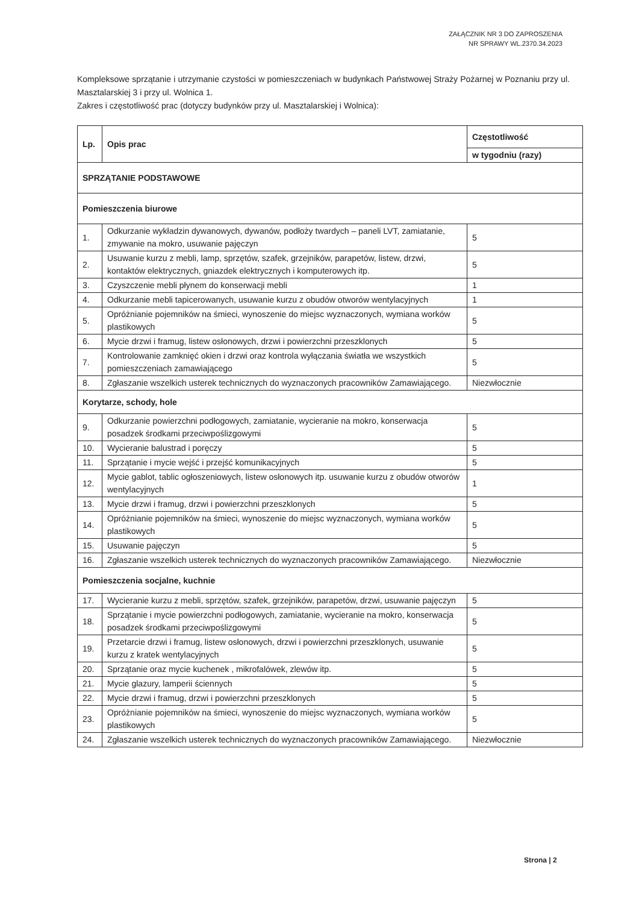ZAŁĄCZNIK NR 3 DO ZAPROSZENIA
NR SPRAWY WL.2370.34.2023
Kompleksowe sprzątanie i utrzymanie czystości w pomieszczeniach w budynkach Państwowej Straży Pożarnej w Poznaniu przy ul. Masztalarskiej 3 i przy ul. Wolnica 1.
Zakres i częstotliwość prac (dotyczy budynków przy ul. Masztalarskiej i Wolnica):
| Lp. | Opis prac | Częstotliwość |
| --- | --- | --- |
| | | w tygodniu (razy) |
| SPRZĄTANIE PODSTAWOWE | | |
| Pomieszczenia biurowe | | |
| 1. | Odkurzanie wykładzin dywanowych, dywanów, podłoży twardych – paneli LVT, zamiatanie, zmywanie na mokro, usuwanie pajęczyn | 5 |
| 2. | Usuwanie kurzu z mebli, lamp, sprzętów, szafek, grzejników, parapetów, listew, drzwi, kontaktów elektrycznych, gniazdek elektrycznych i komputerowych itp. | 5 |
| 3. | Czyszczenie mebli płynem do konserwacji mebli | 1 |
| 4. | Odkurzanie mebli tapicerowanych, usuwanie kurzu z obudów otworów wentylacyjnych | 1 |
| 5. | Opróżnianie pojemników na śmieci, wynoszenie do miejsc wyznaczonych, wymiana worków plastikowych | 5 |
| 6. | Mycie drzwi i framug, listew osłonowych, drzwi i powierzchni przeszklonych | 5 |
| 7. | Kontrolowanie zamknięć okien i drzwi oraz kontrola wyłączania światła we wszystkich pomieszczeniach zamawiającego | 5 |
| 8. | Zgłaszanie wszelkich usterek technicznych do wyznaczonych pracowników Zamawiającego. | Niezwłocznie |
| Korytarze, schody, hole | | |
| 9. | Odkurzanie powierzchni podłogowych, zamiatanie, wycieranie na mokro, konserwacja posadzek środkami przeciwpoślizgowymi | 5 |
| 10. | Wycieranie balustrad i poręczy | 5 |
| 11. | Sprzątanie i mycie wejść i przejść komunikacyjnych | 5 |
| 12. | Mycie gablot, tablic ogłoszeniowych, listew osłonowych itp. usuwanie kurzu z obudów otworów wentylacyjnych | 1 |
| 13. | Mycie drzwi i framug, drzwi i powierzchni przeszklonych | 5 |
| 14. | Opróżnianie pojemników na śmieci, wynoszenie do miejsc wyznaczonych, wymiana worków plastikowych | 5 |
| 15. | Usuwanie pajęczyn | 5 |
| 16. | Zgłaszanie wszelkich usterek technicznych do wyznaczonych pracowników Zamawiającego. | Niezwłocznie |
| Pomieszczenia socjalne, kuchnie | | |
| 17. | Wycieranie kurzu z mebli, sprzętów, szafek, grzejników, parapetów, drzwi, usuwanie pajęczyn | 5 |
| 18. | Sprzątanie i mycie powierzchni podłogowych, zamiatanie, wycieranie na mokro, konserwacja posadzek środkami przeciwpoślizgowymi | 5 |
| 19. | Przetarcie drzwi i framug, listew osłonowych, drzwi i powierzchni przeszklonych, usuwanie kurzu z kratek wentylacyjnych | 5 |
| 20. | Sprzątanie oraz mycie kuchenek , mikrofalówek, zlewów itp. | 5 |
| 21. | Mycie glazury, lamperii ściennych | 5 |
| 22. | Mycie drzwi i framug, drzwi i powierzchni przeszklonych | 5 |
| 23. | Opróżnianie pojemników na śmieci, wynoszenie do miejsc wyznaczonych, wymiana worków plastikowych | 5 |
| 24. | Zgłaszanie wszelkich usterek technicznych do wyznaczonych pracowników Zamawiającego. | Niezwłocznie |
Strona | 2